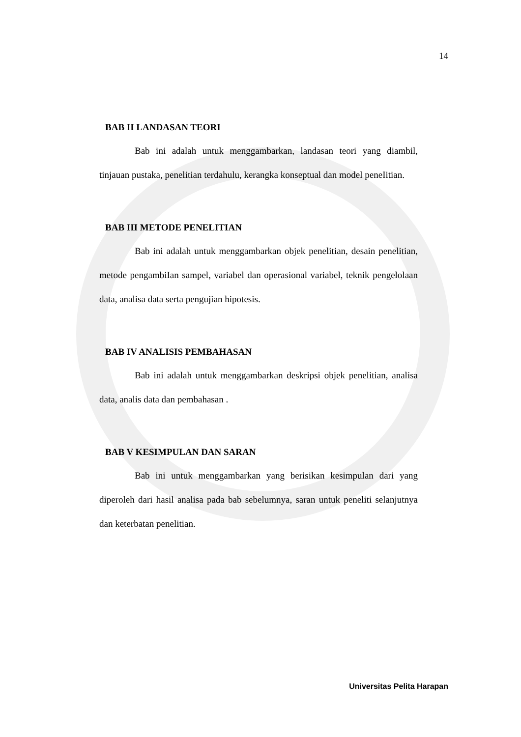14
BAB II LANDASAN TEORI
Bab ini adalah untuk menggambarkan, landasan teori yang diambil, tinjauan pustaka, penelitian terdahulu, kerangka konseptual dan model peneIitian.
BAB III METODE PENELITIAN
Bab ini adalah untuk menggambarkan objek penelitian, desain penelitian, metode pengambiIan sampel, variabel dan operasional variabel, teknik pengelolaan data, analisa data serta pengujian hipotesis.
BAB IV ANALISIS PEMBAHASAN
Bab ini adalah untuk menggambarkan deskripsi objek penelitian, analisa data, analis data dan pembahasan .
BAB V KESIMPULAN DAN SARAN
Bab ini untuk menggambarkan yang berisikan kesimpulan dari yang diperoleh dari hasil analisa pada bab sebelumnya, saran untuk peneliti selanjutnya dan keterbatan penelitian.
Universitas Pelita Harapan